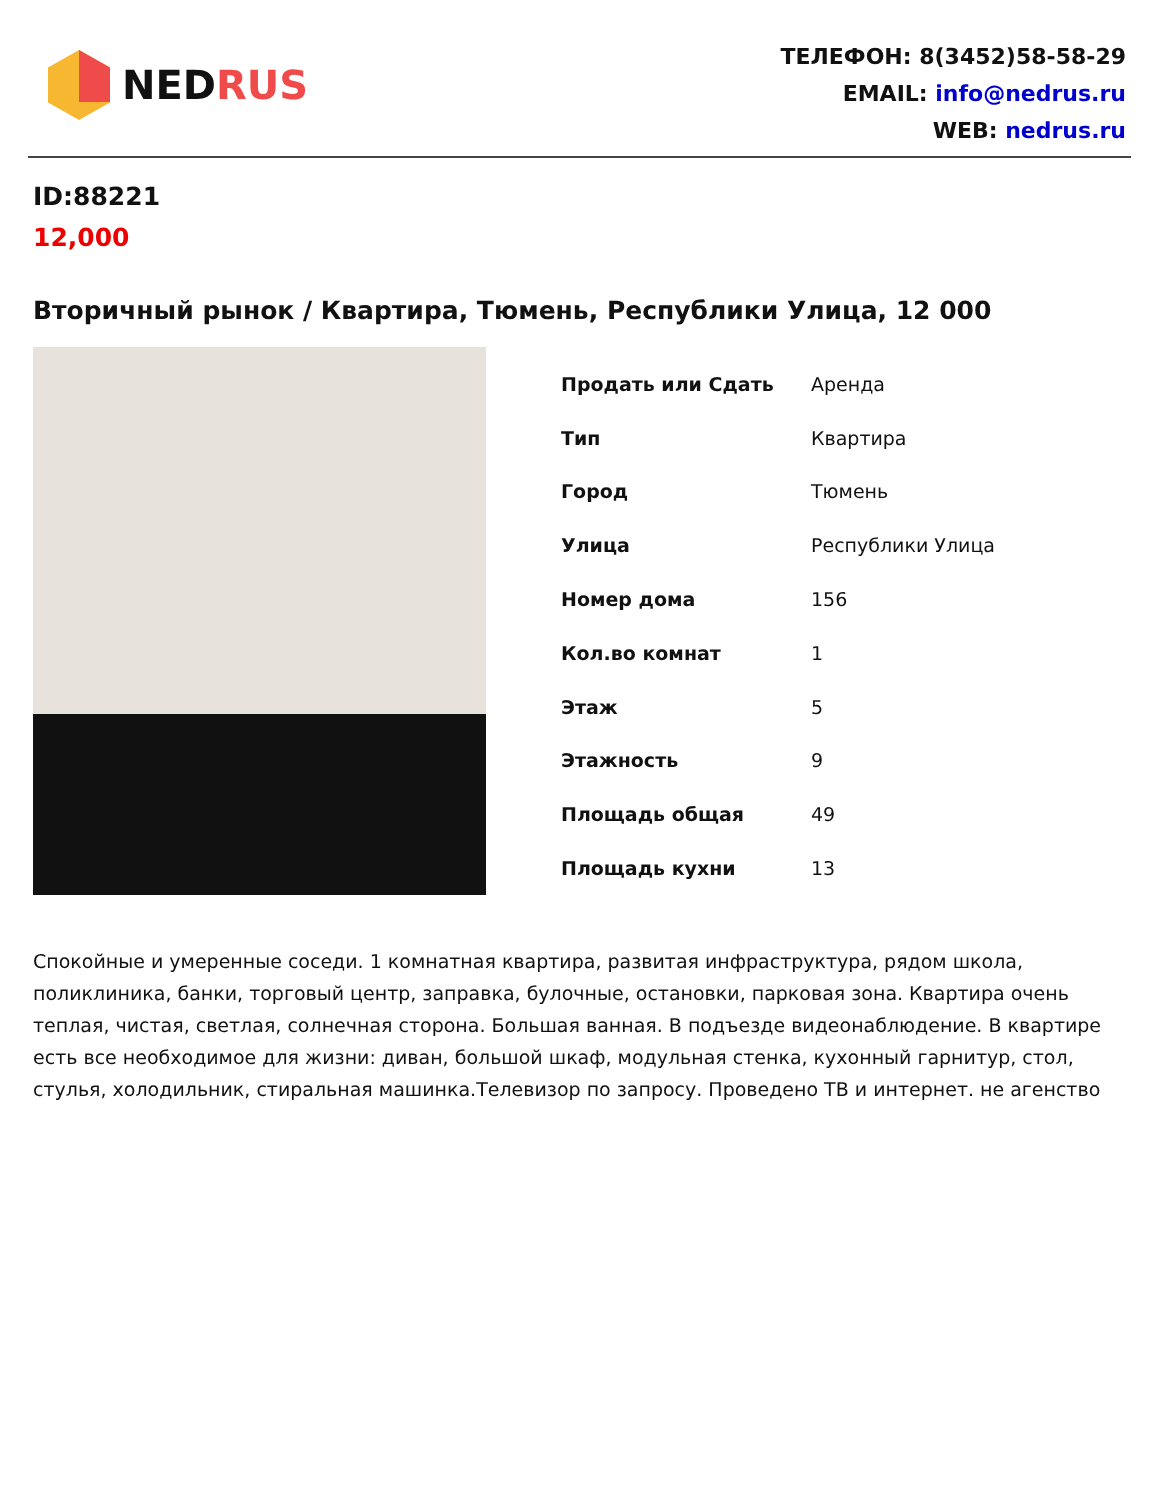NEDRUS
ТЕЛЕФОН: 8(3452)58-58-29
EMAIL: info@nedrus.ru
WEB: nedrus.ru
ID:88221
12,000
Вторичный рынок / Квартира, Тюмень, Республики Улица, 12 000
| Продать или Сдать | Аренда |
| Тип | Квартира |
| Город | Тюмень |
| Улица | Республики Улица |
| Номер дома | 156 |
| Кол.во комнат | 1 |
| Этаж | 5 |
| Этажность | 9 |
| Площадь общая | 49 |
| Площадь кухни | 13 |
Спокойные и умеренные соседи. 1 комнатная квартира, развитая инфраструктура, рядом школа, поликлиника, банки, торговый центр, заправка, булочные, остановки, парковая зона. Квартира очень теплая, чистая, светлая, солнечная сторона. Большая ванная. В подъезде видеонаблюдение. В квартире есть все необходимое для жизни: диван, большой шкаф, модульная стенка, кухонный гарнитур, стол, стулья, холодильник, стиральная машинка.Телевизор по запросу. Проведено ТВ и интернет. не агенство